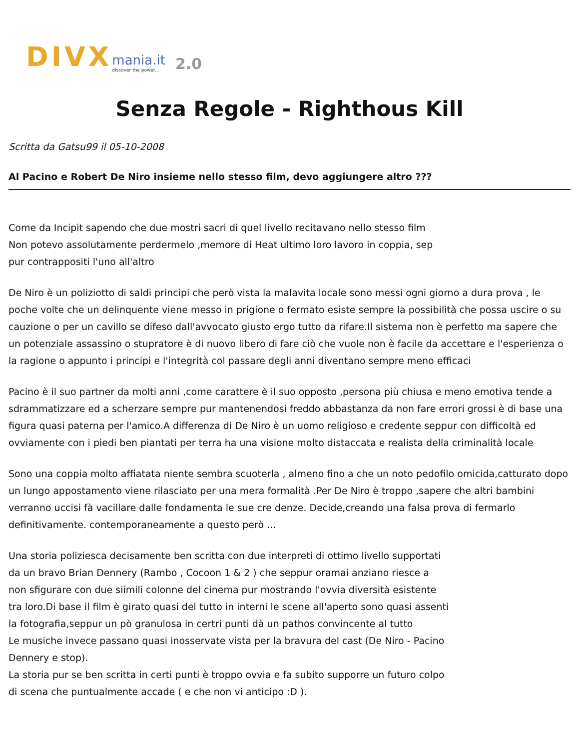DIVX mania.it
discover the power... 2.0
Senza Regole - Righthous Kill
Scritta da Gatsu99 il 05-10-2008
Al Pacino e Robert De Niro insieme nello stesso film, devo aggiungere altro ???
Come da Incipit sapendo che due mostri sacri di quel livello recitavano nello stesso film
Non potevo assolutamente perdermelo ,memore di Heat ultimo loro lavoro in coppia, sep
pur contrappositi l'uno all'altro
De Niro è un poliziotto di saldi principi che però vista la malavita locale sono messi ogni giorno a dura prova , le poche volte che un delinquente viene messo in prigione o fermato esiste sempre la possibilità che possa uscire o su cauzione o per un cavillo se difeso dall'avvocato giusto ergo tutto da rifare.Il sistema non è perfetto ma sapere che un potenziale assassino o stupratore è di nuovo libero di fare ciò che vuole non è facile da accettare e l'esperienza o la ragione o appunto i principi e l'integrità col passare degli anni diventano sempre meno efficaci
Pacino è il suo partner da molti anni ,come carattere è il suo opposto ,persona più chiusa e meno emotiva tende a sdrammatizzare ed a scherzare sempre pur mantenendosi freddo abbastanza da non fare errori grossi è di base una figura quasi paterna per l'amico.A differenza di De Niro è un uomo religioso e credente seppur con difficoltà ed ovviamente con i piedi ben piantati per terra ha una visione molto distaccata e realista della criminalità locale
Sono una coppia molto affiatata niente sembra scuoterla , almeno fino a che un noto pedofilo omicida,catturato dopo un lungo appostamento viene rilasciato per una mera formalità .Per De Niro è troppo ,sapere che altri bambini verranno uccisi fà vacillare dalle fondamenta le sue cre denze. Decide,creando una falsa prova di fermarlo definitivamente. contemporaneamente a questo però ...
Una storia poliziesca decisamente ben scritta con due interpreti di ottimo livello supportati
da un bravo Brian Dennery (Rambo , Cocoon 1 & 2 ) che seppur oramai anziano riesce a
non sfigurare con due siimili colonne del cinema pur mostrando l'ovvia diversità esistente
tra loro.Di base il film è girato quasi del tutto in interni le scene all'aperto sono quasi assenti
la fotografia,seppur un pò granulosa in certri punti dà un pathos convincente al tutto
Le musiche invece passano quasi inosservate vista per la bravura del cast (De Niro - Pacino
Dennery e stop).
La storia pur se ben scritta in certi punti è troppo ovvia e fa subito supporre un futuro colpo
di scena che puntualmente accade ( e che non vi anticipo :D ).